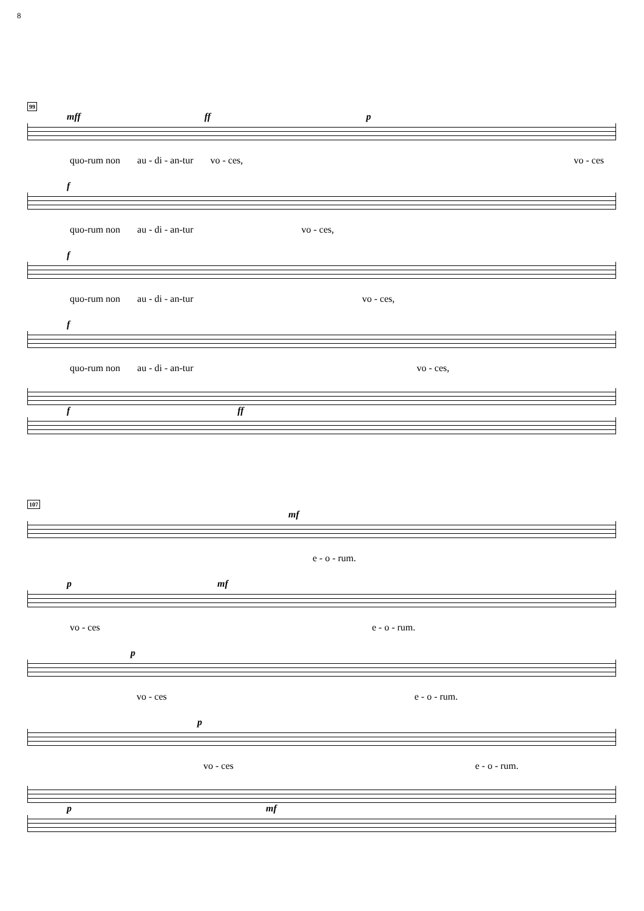8
99
mff ff p
quo-rum non au - di - an-tur vo - ces, vo - ces
f
quo-rum non au - di - an-tur vo - ces,
f
quo-rum non au - di - an-tur vo - ces,
f
quo-rum non au - di - an-tur vo - ces,
f ff
107
mf
e - o - rum.
p mf
vo - ces e - o - rum.
p
vo - ces e - o - rum.
p
vo - ces e - o - rum.
p mf